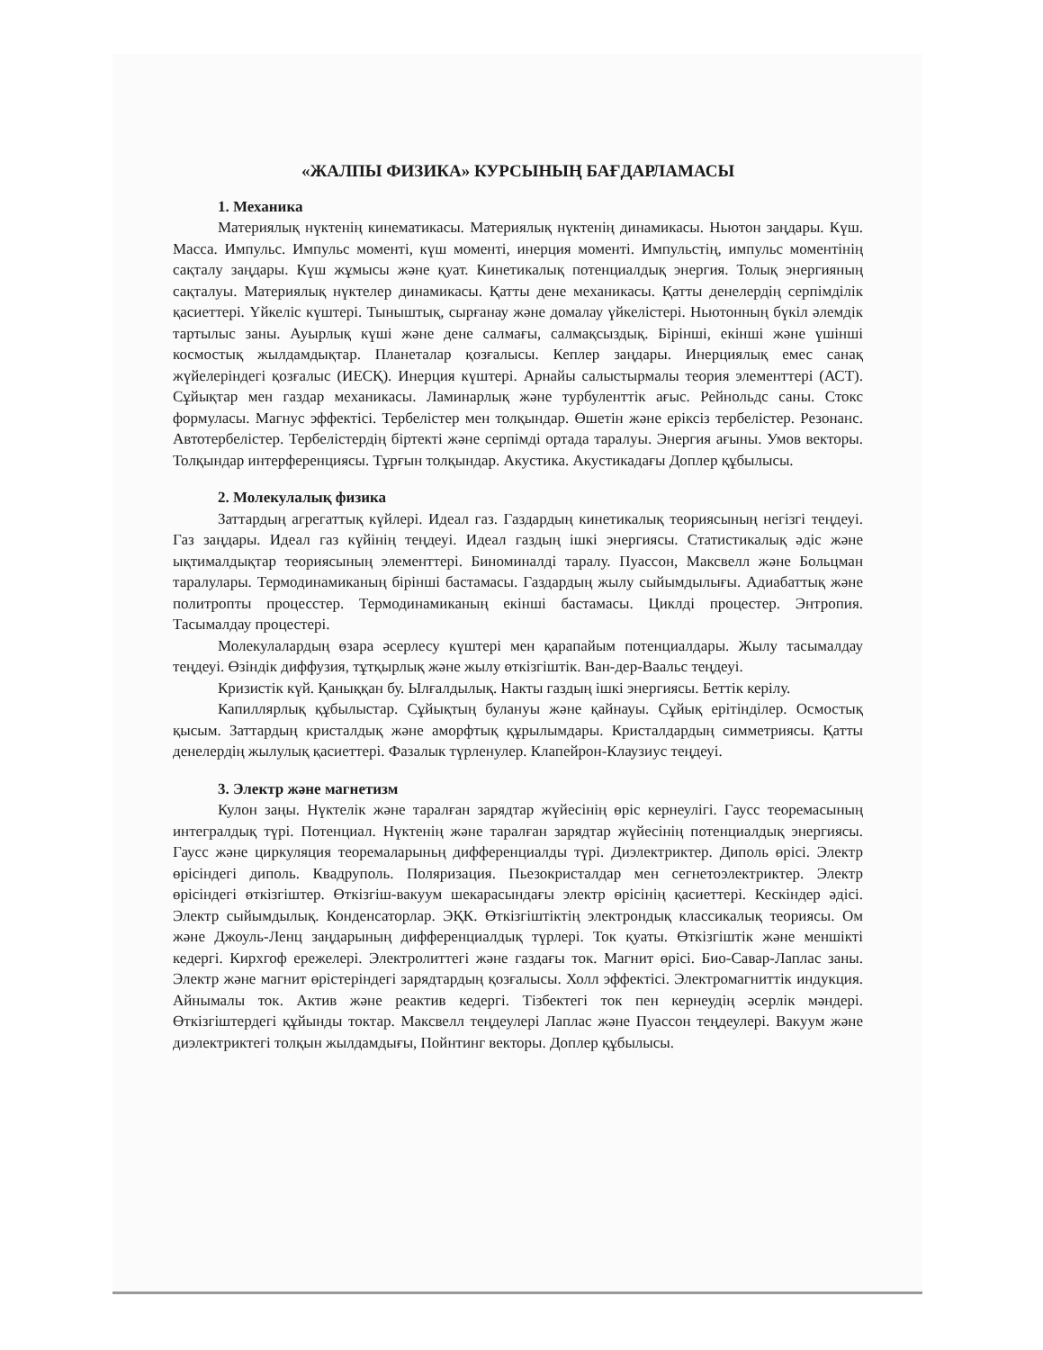«ЖАЛПЫ ФИЗИКА» КУРСЫНЫҢ БАҒДАРЛАМАСЫ
1. Механика
Материялық нүктенің кинематикасы. Материялық нүктенің динамикасы. Ньютон заңдары. Күш. Масса. Импульс. Импульс моменті, күш моменті, инерция моменті. Импульстің, импульс моментінің сақталу заңдары. Күш жұмысы және қуат. Кинетикалық потенциалдық энергия. Толық энергияның сақталуы. Материялық нүктелер динамикасы. Қатты дене механикасы. Қатты денелердің серпімділік қасиеттері. Үйкеліс күштері. Тыныштық, сырғанау және домалау үйкелістері. Ньютонның бүкіл әлемдік тартылыс заны. Ауырлық күші және дене салмағы, салмақсыздық. Бірінші, екінші және үшінші космостық жылдамдықтар. Планеталар қозғалысы. Кеплер заңдары. Инерциялық емес санақ жүйелеріндегі қозғалыс (ИЕСҚ). Инерция күштері. Арнайы салыстырмалы теория элементтері (АСТ). Сұйықтар мен газдар механикасы. Ламинарлық және турбуленттік ағыс. Рейнольдс саны. Стокс формуласы. Магнус эффектісі. Тербелістер мен толқындар. Өшетін және еріксіз тербелістер. Резонанс. Автотербелістер. Тербелістердің біртекті және серпімді ортада таралуы. Энергия ағыны. Умов векторы. Толқындар интерференциясы. Тұрғын толқындар. Акустика. Акустикадағы Доплер құбылысы.
2. Молекулалық физика
Заттардың агрегаттық күйлері. Идеал газ. Газдардың кинетикалық теориясының негізгі теңдеуі. Газ заңдары. Идеал газ күйінің теңдеуі. Идеал газдың ішкі энергиясы. Статистикалық әдіс және ықтималдықтар теориясының элементтері. Биноминалді таралу. Пуассон, Максвелл және Больцман таралулары. Термодинамиканың бірінші бастамасы. Газдардың жылу сыйымдылығы. Адиабаттық және политропты процесстер. Термодинамиканың екінші бастамасы. Циклді процестер. Энтропия. Тасымалдау процестері.
Молекулалардың өзара әсерлесу күштері мен қарапайым потенциалдары. Жылу тасымалдау теңдеуі. Өзіндік диффузия, тұтқырлық және жылу өткізгіштік. Ван-дер-Ваальс теңдеуі.
Кризистік күй. Қаныққан бу. Ылғалдылық. Накты газдың ішкі энергиясы. Беттік керілу.
Капиллярлық құбылыстар. Сұйықтың булануы және қайнауы. Сұйық ерітінділер. Осмостық қысым. Заттардың кристалдық және аморфтық құрылымдары. Кристалдардың симметриясы. Қатты денелердің жылулық қасиеттері. Фазалык түрленулер. Клапейрон-Клаузиус теңдеуі.
3. Электр және магнетизм
Кулон заңы. Нүктелік және таралған зарядтар жүйесінің өріс кернеулігі. Гаусс теоремасының интегралдық түрі. Потенциал. Нүктенің және таралған зарядтар жүйесінің потенциалдық энергиясы. Гаусс және циркуляция теоремаларыньң дифференциалды түрі. Диэлектриктер. Диполь өрісі. Электр өрісіндегі диполь. Квадруполь. Поляризация. Пьезокристалдар мен сегнетоэлектриктер. Электр өрісіндегі өткізгіштер. Өткізгіш-вакуум шекарасындағы электр өрісінің қасиеттері. Кескіндер әдісі. Электр сыйымдылық. Конденсаторлар. ЭҚК. Өткізгіштіктің электрондық классикалық теориясы. Ом және Джоуль-Ленц заңдарының дифференциалдық түрлері. Ток қуаты. Өткізгіштік және меншікті кедергі. Кирхгоф ережелері. Электролиттегі және газдағы ток. Магнит өрісі. Био-Савар-Лаплас заны. Электр және магнит өрістеріндегі зарядтардың қозғалысы. Холл эффектісі. Электромагниттік индукция. Айнымалы ток. Актив және реактив кедергі. Тізбектегі ток пен кернеудің әсерлік мәндері. Өткізгіштердегі құйынды токтар. Максвелл теңдеулері Лаплас және Пуассон теңдеулері. Вакуум және диэлектриктегі толқын жылдамдығы, Пойнтинг векторы. Доплер құбылысы.